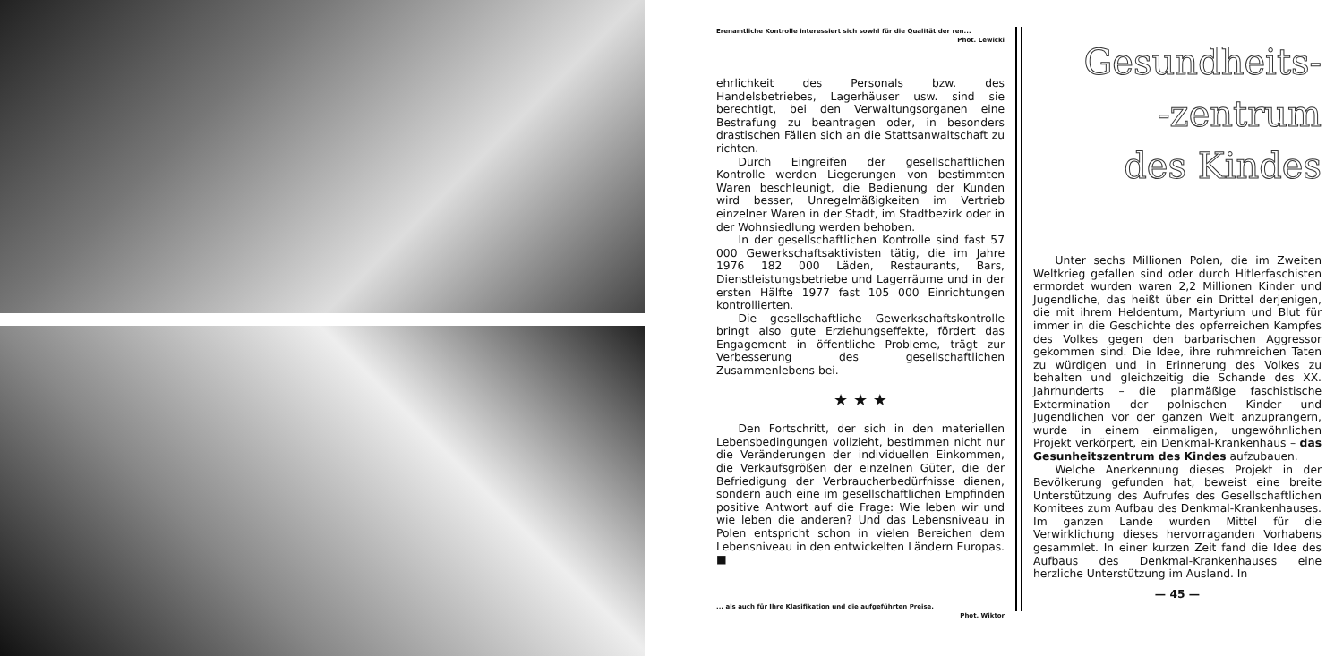Erenamtliche Kontrolle interessiert sich sowhl für die Qualität der ren...
Phot. Lewicki
ehrlichkeit des Personals bzw. des Handelsbetriebes, Lagerhäuser usw. sind sie berechtigt, bei den Verwaltungsorganen eine Bestrafung zu beantragen oder, in besonders drastischen Fällen sich an die Stattsanwaltschaft zu richten.
Durch Eingreifen der gesellschaftlichen Kontrolle werden Liegerungen von bestimmten Waren beschleunigt, die Bedienung der Kunden wird besser, Unregelmäßigkeiten im Vertrieb einzelner Waren in der Stadt, im Stadtbezirk oder in der Wohnsiedlung werden behoben.
In der gesellschaftlichen Kontrolle sind fast 57 000 Gewerkschaftsaktivisten tätig, die im Jahre 1976 182 000 Läden, Restaurants, Bars, Dienstleistungsbetriebe und Lagerräume und in der ersten Hälfte 1977 fast 105 000 Einrichtungen kontrollierten.
Die gesellschaftliche Gewerkschaftskontrolle bringt also gute Erziehungseffekte, fördert das Engagement in öffentliche Probleme, trägt zur Verbesserung des gesellschaftlichen Zusammenlebens bei.
★ ★ ★
Den Fortschritt, der sich in den materiellen Lebensbedingungen vollzieht, bestimmen nicht nur die Veränderungen der individuellen Einkommen, die Verkaufsgrößen der einzelnen Güter, die der Befriedigung der Verbraucherbedürfnisse dienen, sondern auch eine im gesellschaftlichen Empfinden positive Antwort auf die Frage: Wie leben wir und wie leben die anderen? Und das Lebensniveau in Polen entspricht schon in vielen Bereichen dem Lebensniveau in den entwickelten Ländern Europas. ■
... als auch für Ihre Klasifikation und die aufgeführten Preise.
Phot. Wiktor
Gesundheits-
-zentrum
des Kindes
Unter sechs Millionen Polen, die im Zweiten Weltkrieg gefallen sind oder durch Hitlerfaschisten ermordet wurden waren 2,2 Millionen Kinder und Jugendliche, das heißt über ein Drittel derjenigen, die mit ihrem Heldentum, Martyrium und Blut für immer in die Geschichte des opferreichen Kampfes des Volkes gegen den barbarischen Aggressor gekommen sind. Die Idee, ihre ruhmreichen Taten zu würdigen und in Erinnerung des Volkes zu behalten und gleichzeitig die Schande des XX. Jahrhunderts – die planmäßige faschistische Extermination der polnischen Kinder und Jugendlichen vor der ganzen Welt anzuprangern, wurde in einem einmaligen, ungewöhnlichen Projekt verkörpert, ein Denkmal-Krankenhaus – das Gesunheitszentrum des Kindes aufzubauen.
Welche Anerkennung dieses Projekt in der Bevölkerung gefunden hat, beweist eine breite Unterstützung des Aufrufes des Gesellschaftlichen Komitees zum Aufbau des Denkmal-Krankenhauses. Im ganzen Lande wurden Mittel für die Verwirklichung dieses hervorraganden Vorhabens gesammlet. In einer kurzen Zeit fand die Idee des Aufbaus des Denkmal-Krankenhauses eine herzliche Unterstützung im Ausland. In
— 45 —